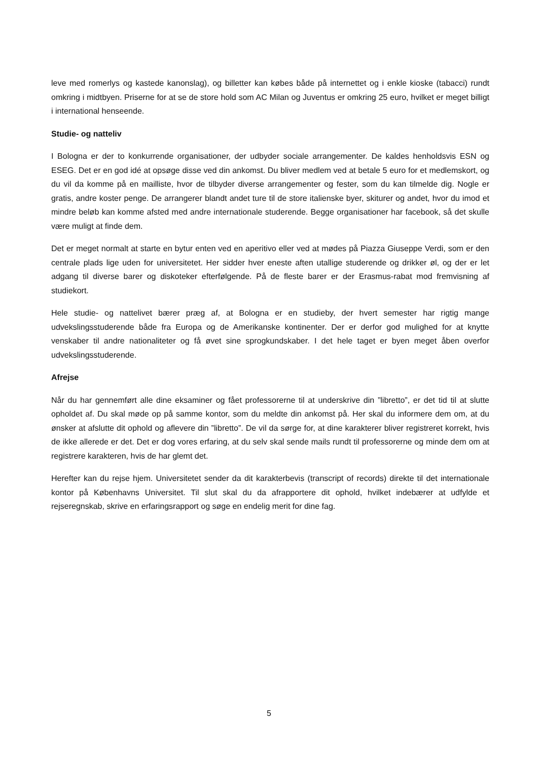leve med romerlys og kastede kanonslag), og billetter kan købes både på internettet og i enkle kioske (tabacci) rundt omkring i midtbyen. Priserne for at se de store hold som AC Milan og Juventus er omkring 25 euro, hvilket er meget billigt i international henseende.
Studie- og natteliv
I Bologna er der to konkurrende organisationer, der udbyder sociale arrangementer. De kaldes henholdsvis ESN og ESEG. Det er en god idé at opsøge disse ved din ankomst. Du bliver medlem ved at betale 5 euro for et medlemskort, og du vil da komme på en mailliste, hvor de tilbyder diverse arrangementer og fester, som du kan tilmelde dig. Nogle er gratis, andre koster penge. De arrangerer blandt andet ture til de store italienske byer, skiturer og andet, hvor du imod et mindre beløb kan komme afsted med andre internationale studerende. Begge organisationer har facebook, så det skulle være muligt at finde dem.
Det er meget normalt at starte en bytur enten ved en aperitivo eller ved at mødes på Piazza Giuseppe Verdi, som er den centrale plads lige uden for universitetet. Her sidder hver eneste aften utallige studerende og drikker øl, og der er let adgang til diverse barer og diskoteker efterfølgende. På de fleste barer er der Erasmus-rabat mod fremvisning af studiekort.
Hele studie- og nattelivet bærer præg af, at Bologna er en studieby, der hvert semester har rigtig mange udvekslingsstuderende både fra Europa og de Amerikanske kontinenter. Der er derfor god mulighed for at knytte venskaber til andre nationaliteter og få øvet sine sprogkundskaber. I det hele taget er byen meget åben overfor udvekslingsstuderende.
Afrejse
Når du har gennemført alle dine eksaminer og fået professorerne til at underskrive din ”libretto”, er det tid til at slutte opholdet af. Du skal møde op på samme kontor, som du meldte din ankomst på. Her skal du informere dem om, at du ønsker at afslutte dit ophold og aflevere din ”libretto”. De vil da sørge for, at dine karakterer bliver registreret korrekt, hvis de ikke allerede er det. Det er dog vores erfaring, at du selv skal sende mails rundt til professorerne og minde dem om at registrere karakteren, hvis de har glemt det.
Herefter kan du rejse hjem. Universitetet sender da dit karakterbevis (transcript of records) direkte til det internationale kontor på Københavns Universitet. Til slut skal du da afrapportere dit ophold, hvilket indebærer at udfylde et rejseregnskab, skrive en erfaringsrapport og søge en endelig merit for dine fag.
5